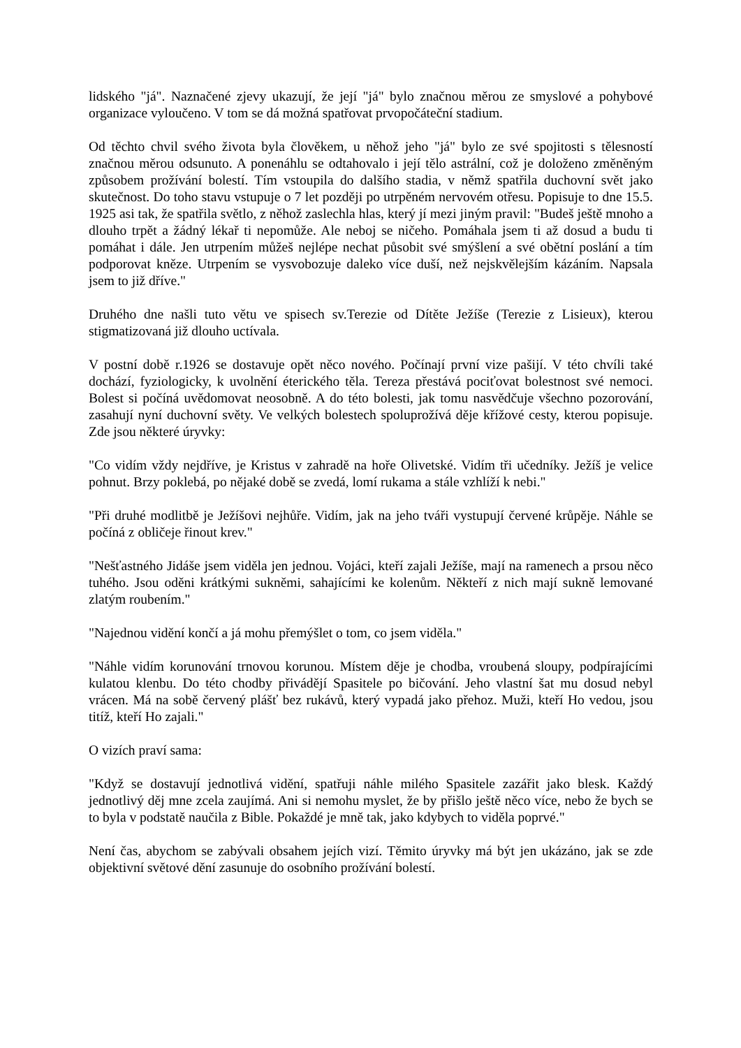lidského "já". Naznačené zjevy ukazují, že její "já" bylo značnou měrou ze smyslové a pohybové organizace vyloučeno. V tom se dá možná spatřovat prvopočáteční stadium.
Od těchto chvil svého života byla člověkem, u něhož jeho "já" bylo ze své spojitosti s tělesností značnou měrou odsunuto. A ponenáhlu se odtahovalo i její tělo astrální, což je doloženo změněným způsobem prožívání bolestí. Tím vstoupila do dalšího stadia, v němž spatřila duchovní svět jako skutečnost. Do toho stavu vstupuje o 7 let později po utrpěném nervovém otřesu. Popisuje to dne 15.5. 1925 asi tak, že spatřila světlo, z něhož zaslechla hlas, který jí mezi jiným pravil: "Budeš ještě mnoho a dlouho trpět a žádný lékař ti nepomůže. Ale neboj se ničeho. Pomáhala jsem ti až dosud a budu ti pomáhat i dále. Jen utrpením můžeš nejlépe nechat působit své smýšlení a své obětní poslání a tím podporovat kněze. Utrpením se vysvobozuje daleko více duší, než nejskvělejším kázáním. Napsala jsem to již dříve."
Druhého dne našli tuto větu ve spisech sv.Terezie od Dítěte Ježíše (Terezie z Lisieux), kterou stigmatizovaná již dlouho uctívala.
V postní době r.1926 se dostavuje opět něco nového. Počínají první vize pašijí. V této chvíli také dochází, fyziologicky, k uvolnění éterického těla. Tereza přestává pociťovat bolestnost své nemoci. Bolest si počíná uvědomovat neosobně. A do této bolesti, jak tomu nasvědčuje všechno pozorování, zasahují nyní duchovní světy. Ve velkých bolestech spoluprožívá děje křížové cesty, kterou popisuje. Zde jsou některé úryvky:
"Co vidím vždy nejdříve, je Kristus v zahradě na hoře Olivetské. Vidím tři učedníky. Ježíš je velice pohnut. Brzy poklebá, po nějaké době se zvedá, lomí rukama a stále vzhlíží k nebi."
"Při druhé modlitbě je Ježíšovi nejhůře. Vidím, jak na jeho tváři vystupují červené krůpěje. Náhle se počíná z obličeje řinout krev."
"Nešťastného Jidáše jsem viděla jen jednou. Vojáci, kteří zajali Ježíše, mají na ramenech a prsou něco tuhého. Jsou oděni krátkými sukněmi, sahajícími ke kolenům. Někteří z nich mají sukně lemované zlatým roubením."
"Najednou vidění končí a já mohu přemýšlet o tom, co jsem viděla."
"Náhle vidím korunování trnovou korunou. Místem děje je chodba, vroubená sloupy, podpírajícími kulatou klenbu. Do této chodby přivádějí Spasitele po bičování. Jeho vlastní šat mu dosud nebyl vrácen. Má na sobě červený plášť bez rukávů, který vypadá jako přehoz. Muži, kteří Ho vedou, jsou titíž, kteří Ho zajali."
O vizích praví sama:
"Když se dostavují jednotlivá vidění, spatřuji náhle milého Spasitele zazářit jako blesk. Každý jednotlivý děj mne zcela zaujímá. Ani si nemohu myslet, že by přišlo ještě něco více, nebo že bych se to byla v podstatě naučila z Bible. Pokaždé je mně tak, jako kdybych to viděla poprvé."
Není čas, abychom se zabývali obsahem jejích vizí. Těmito úryvky má být jen ukázáno, jak se zde objektivní světové dění zasunuje do osobního prožívání bolestí.